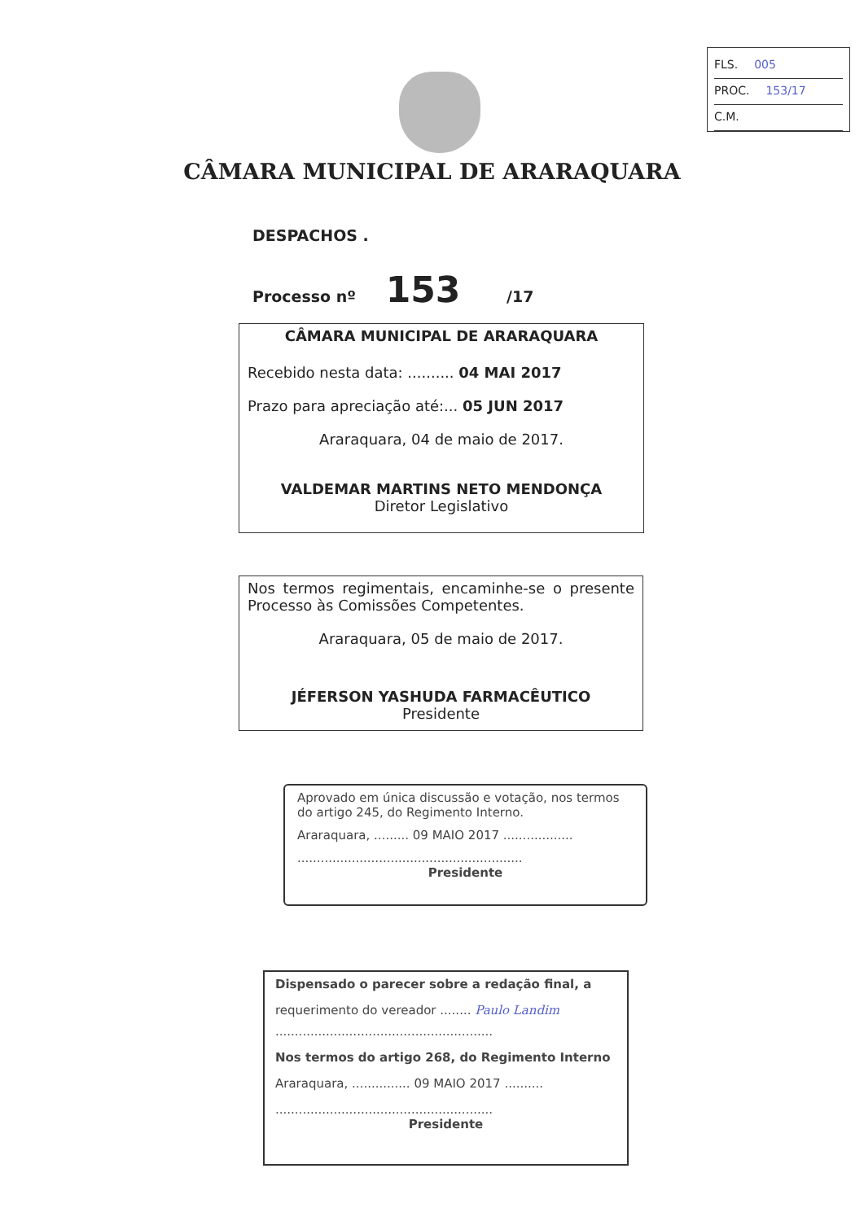FLS. 005
PROC. 153/17
C.M.
CÂMARA MUNICIPAL DE ARARAQUARA
DESPACHOS .
Processo nº 153 /17
CÂMARA MUNICIPAL DE ARARAQUARA
Recebido nesta data: .......... 04 MAI 2017
Prazo para apreciação até:... 05 JUN 2017
Araraquara, 04 de maio de 2017.
VALDEMAR MARTINS NETO MENDONÇA
Diretor Legislativo
Nos termos regimentais, encaminhe-se o presente Processo às Comissões Competentes.
Araraquara, 05 de maio de 2017.
JÉFERSON YASHUDA FARMACÊUTICO
Presidente
Aprovado em única discussão e votação, nos termos do artigo 245, do Regimento Interno.
Araraquara, ......... 09 MAIO 2017 ..................
..........................................................
Presidente
Dispensado o parecer sobre a redação final, a
requerimento do vereador ........ Paulo Landim
........................................................
Nos termos do artigo 268, do Regimento Interno
Araraquara, ............... 09 MAIO 2017 ..........
........................................................
Presidente